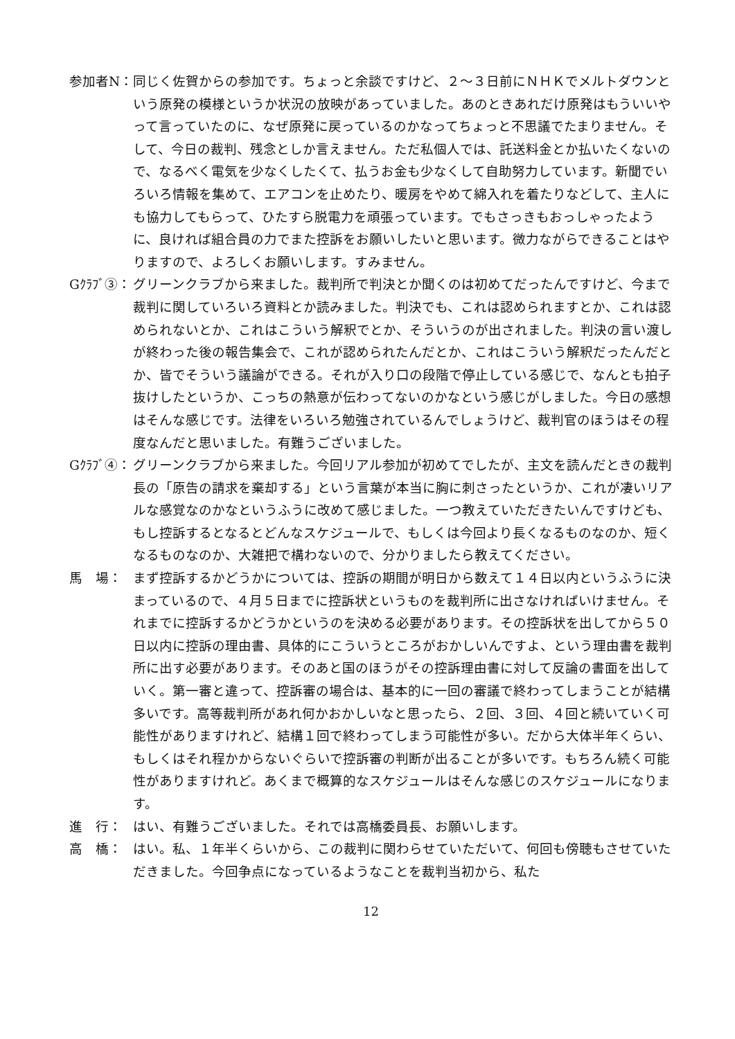参加者N： 同じく佐賀からの参加です。ちょっと余談ですけど、２～３日前にＮＨＫでメルトダウンという原発の模様というか状況の放映があっていました。あのときあれだけ原発はもういいやって言っていたのに、なぜ原発に戻っているのかなってちょっと不思議でたまりません。そして、今日の裁判、残念としか言えません。ただ私個人では、託送料金とか払いたくないので、なるべく電気を少なくしたくて、払うお金も少なくして自助努力しています。新聞でいろいろ情報を集めて、エアコンを止めたり、暖房をやめて綿入れを着たりなどして、主人にも協力してもらって、ひたすら脱電力を頑張っています。でもさっきもおっしゃったように、良ければ組合員の力でまた控訴をお願いしたいと思います。微力ながらできることはやりますので、よろしくお願いします。すみません。
Gｸﾗﾌﾞ③： グリーンクラブから来ました。裁判所で判決とか聞くのは初めてだったんですけど、今まで裁判に関していろいろ資料とか読みました。判決でも、これは認められますとか、これは認められないとか、これはこういう解釈でとか、そういうのが出されました。判決の言い渡しが終わった後の報告集会で、これが認められたんだとか、これはこういう解釈だったんだとか、皆でそういう議論ができる。それが入り口の段階で停止している感じで、なんとも拍子抜けしたというか、こっちの熱意が伝わってないのかなという感じがしました。今日の感想はそんな感じです。法律をいろいろ勉強されているんでしょうけど、裁判官のほうはその程度なんだと思いました。有難うございました。
Gｸﾗﾌﾞ④： グリーンクラブから来ました。今回リアル参加が初めてでしたが、主文を読んだときの裁判長の「原告の請求を棄却する」という言葉が本当に胸に刺さったというか、これが凄いリアルな感覚なのかなというふうに改めて感じました。一つ教えていただきたいんですけども、もし控訴するとなるとどんなスケジュールで、もしくは今回より長くなるものなのか、短くなるものなのか、大雑把で構わないので、分かりましたら教えてください。
馬　場： まず控訴するかどうかについては、控訴の期間が明日から数えて１４日以内というふうに決まっているので、４月５日までに控訴状というものを裁判所に出さなければいけません。それまでに控訴するかどうかというのを決める必要があります。その控訴状を出してから５０日以内に控訴の理由書、具体的にこういうところがおかしいんですよ、という理由書を裁判所に出す必要があります。そのあと国のほうがその控訴理由書に対して反論の書面を出していく。第一審と違って、控訴審の場合は、基本的に一回の審議で終わってしまうことが結構多いです。高等裁判所があれ何かおかしいなと思ったら、２回、３回、４回と続いていく可能性がありますけれど、結構１回で終わってしまう可能性が多い。だから大体半年くらい、もしくはそれ程かからないぐらいで控訴審の判断が出ることが多いです。もちろん続く可能性がありますけれど。あくまで概算的なスケジュールはそんな感じのスケジュールになります。
進　行： はい、有難うございました。それでは高橋委員長、お願いします。
高　橋： はい。私、１年半くらいから、この裁判に関わらせていただいて、何回も傍聴もさせていただきました。今回争点になっているようなことを裁判当初から、私た
12